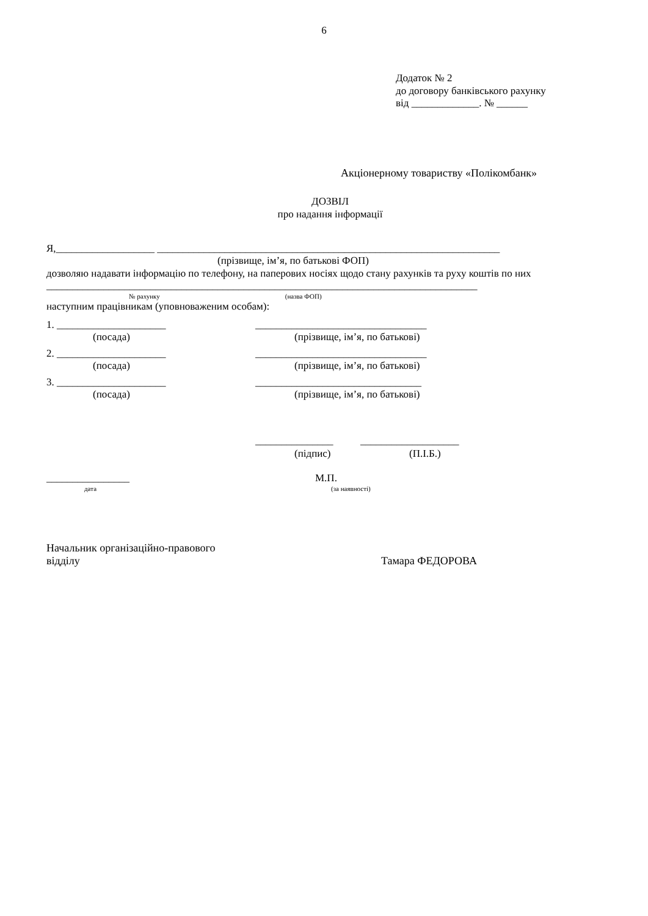6
Додаток № 2
до договору банківського рахунку
від _____________. № ______
Акціонерному товариству «Полікомбанк»
ДОЗВІЛ
про надання інформації
Я,___________________ __________________________________________________________________
(прізвище, ім’я, по батькові ФОП)
дозволяю надавати інформацію по телефону, на паперових носіях щодо стану рахунків та руху коштів по них ___________________________________________________________________________________
№ рахунку (назва ФОП)
наступним працівникам (уповноваженим особам):
1. _____________________ _________________________________
(посада) (прізвище, ім’я, по батькові)
2. _____________________ _________________________________
(посада) (прізвище, ім’я, по батькові)
3. _____________________ ________________________________
(посада) (прізвище, ім’я, по батькові)
_______________ ___________________
(підпис) (П.І.Б.)
________________ М.П.
дата (за наявності)
Начальник організаційно-правового
відділу Тамара ФЕДОРОВА